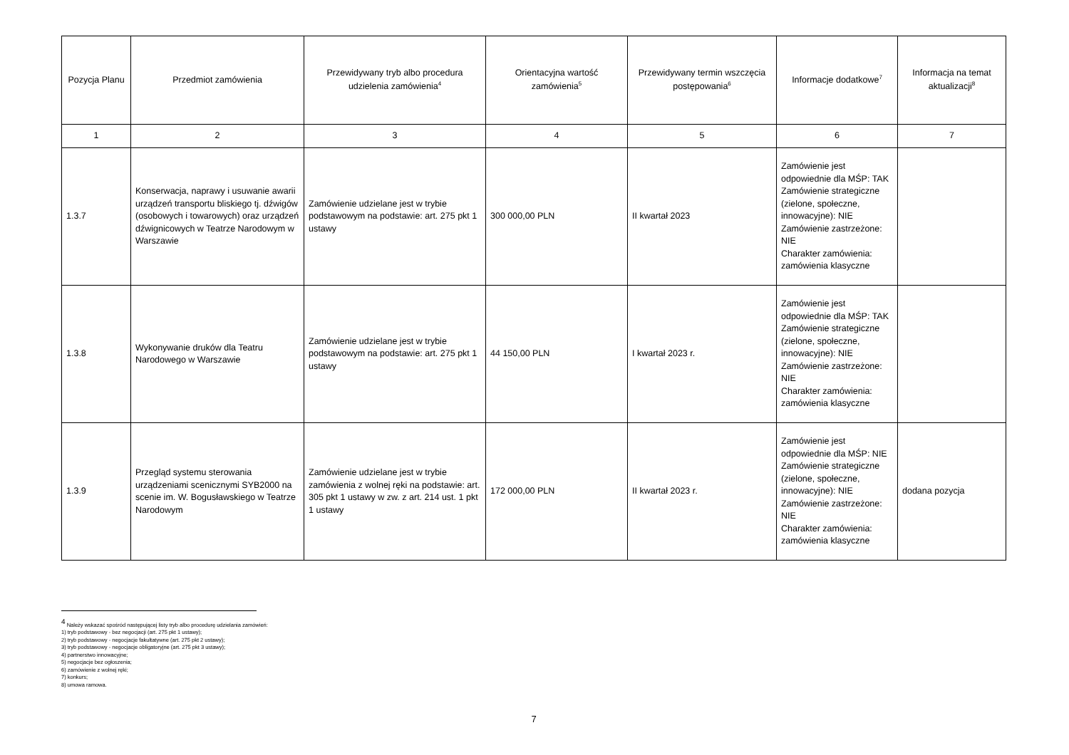| Pozycja Planu | Przedmiot zamówienia | Przewidywany tryb albo procedura udzielenia zamówienia<sup>4</sup> | Orientacyjna wartość zamówienia<sup>5</sup> | Przewidywany termin wszczęcia postępowania<sup>6</sup> | Informacje dodatkowe<sup>7</sup> | Informacja na temat aktualizacji<sup>8</sup> |
| --- | --- | --- | --- | --- | --- | --- |
| 1 | 2 | 3 | 4 | 5 | 6 | 7 |
| 1.3.7 | Konserwacja, naprawy i usuwanie awarii urządzeń transportu bliskiego tj. dźwigów (osobowych i towarowych) oraz urządzeń dźwignicowych w Teatrze Narodowym w Warszawie | Zamówienie udzielane jest w trybie podstawowym na podstawie: art. 275 pkt 1 ustawy | 300 000,00 PLN | II kwartał 2023 | Zamówienie jest odpowiednie dla MŚP: TAK Zamówienie strategiczne (zielone, społeczne, innowacyjne): NIE Zamówienie zastrzeżone: NIE Charakter zamówienia: zamówienia klasyczne | |
| 1.3.8 | Wykonywanie druków dla Teatru Narodowego w Warszawie | Zamówienie udzielane jest w trybie podstawowym na podstawie: art. 275 pkt 1 ustawy | 44 150,00 PLN | I kwartał 2023 r. | Zamówienie jest odpowiednie dla MŚP: TAK Zamówienie strategiczne (zielone, społeczne, innowacyjne): NIE Zamówienie zastrzeżone: NIE Charakter zamówienia: zamówienia klasyczne | |
| 1.3.9 | Przegląd systemu sterowania urządzeniami scenicznymi SYB2000 na scenie im. W. Bogusławskiego w Teatrze Narodowym | Zamówienie udzielane jest w trybie zamówienia z wolnej ręki na podstawie: art. 305 pkt 1 ustawy w zw. z art. 214 ust. 1 pkt 1 ustawy | 172 000,00 PLN | II kwartał 2023 r. | Zamówienie jest odpowiednie dla MŚP: NIE Zamówienie strategiczne (zielone, społeczne, innowacyjne): NIE Zamówienie zastrzeżone: NIE Charakter zamówienia: zamówienia klasyczne | dodana pozycja |
<sup>4</sup> Należy wskazać spośród następującej listy tryb albo procedurę udzielania zamówień:
1) tryb podstawowy - bez negocjacji (art. 275 pkt 1 ustawy);
2) tryb podstawowy - negocjacje fakultatywne (art. 275 pkt 2 ustawy);
3) tryb podstawowy - negocjacje obligatoryjne (art. 275 pkt 3 ustawy);
4) partnerstwo innowacyjne;
5) negocjacje bez ogłoszenia;
6) zamówienie z wolnej ręki;
7) konkurs;
8) umowa ramowa.
7